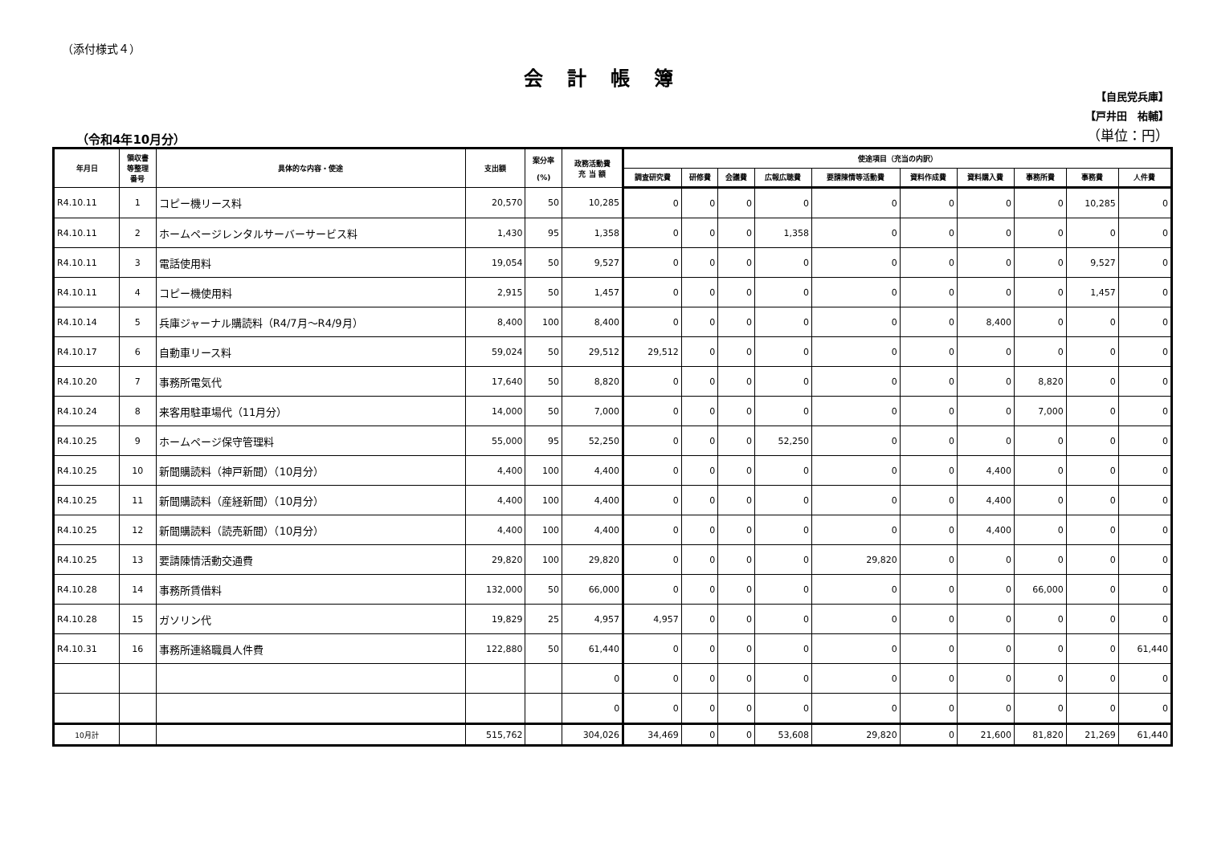（添付様式４）
会計帳簿
（令和4年10月分）
【自民党兵庫】
【戸井田　祐輔】
（単位：円）
| 年月日 | 領収書 等整理 番号 | 具体的な内容・使途 | 支出額 | 案分率 (%) | 政務活動費 充 当 額 | 使途項目（充当の内訳） | | | | | | | | | |
| --- | --- | --- | --- | --- | --- | --- | --- | --- | --- | --- | --- | --- | --- | --- | --- |
| | | | | | | 調査研究費 | 研修費 | 会議費 | 広報広聴費 | 要請陳情等活動費 | 資料作成費 | 資料購入費 | 事務所費 | 事務費 | 人件費 |
| R4.10.11 | 1 | コピー機リース料 | 20,570 | 50 | 10,285 | 0 | 0 | 0 | 0 | 0 | 0 | 0 | 0 | 10,285 | 0 |
| R4.10.11 | 2 | ホームページレンタルサーバーサービス料 | 1,430 | 95 | 1,358 | 0 | 0 | 0 | 1,358 | 0 | 0 | 0 | 0 | 0 | 0 |
| R4.10.11 | 3 | 電話使用料 | 19,054 | 50 | 9,527 | 0 | 0 | 0 | 0 | 0 | 0 | 0 | 0 | 9,527 | 0 |
| R4.10.11 | 4 | コピー機使用料 | 2,915 | 50 | 1,457 | 0 | 0 | 0 | 0 | 0 | 0 | 0 | 0 | 1,457 | 0 |
| R4.10.14 | 5 | 兵庫ジャーナル購読料（R4/7月～R4/9月） | 8,400 | 100 | 8,400 | 0 | 0 | 0 | 0 | 0 | 0 | 8,400 | 0 | 0 | 0 |
| R4.10.17 | 6 | 自動車リース料 | 59,024 | 50 | 29,512 | 29,512 | 0 | 0 | 0 | 0 | 0 | 0 | 0 | 0 | 0 |
| R4.10.20 | 7 | 事務所電気代 | 17,640 | 50 | 8,820 | 0 | 0 | 0 | 0 | 0 | 0 | 0 | 8,820 | 0 | 0 |
| R4.10.24 | 8 | 来客用駐車場代（11月分） | 14,000 | 50 | 7,000 | 0 | 0 | 0 | 0 | 0 | 0 | 0 | 7,000 | 0 | 0 |
| R4.10.25 | 9 | ホームページ保守管理料 | 55,000 | 95 | 52,250 | 0 | 0 | 0 | 52,250 | 0 | 0 | 0 | 0 | 0 | 0 |
| R4.10.25 | 10 | 新聞購読料（神戸新聞）（10月分） | 4,400 | 100 | 4,400 | 0 | 0 | 0 | 0 | 0 | 0 | 4,400 | 0 | 0 | 0 |
| R4.10.25 | 11 | 新聞購読料（産経新聞）（10月分） | 4,400 | 100 | 4,400 | 0 | 0 | 0 | 0 | 0 | 0 | 4,400 | 0 | 0 | 0 |
| R4.10.25 | 12 | 新聞購読料（読売新聞）（10月分） | 4,400 | 100 | 4,400 | 0 | 0 | 0 | 0 | 0 | 0 | 4,400 | 0 | 0 | 0 |
| R4.10.25 | 13 | 要請陳情活動交通費 | 29,820 | 100 | 29,820 | 0 | 0 | 0 | 0 | 29,820 | 0 | 0 | 0 | 0 | 0 |
| R4.10.28 | 14 | 事務所賃借料 | 132,000 | 50 | 66,000 | 0 | 0 | 0 | 0 | 0 | 0 | 0 | 66,000 | 0 | 0 |
| R4.10.28 | 15 | ガソリン代 | 19,829 | 25 | 4,957 | 4,957 | 0 | 0 | 0 | 0 | 0 | 0 | 0 | 0 | 0 |
| R4.10.31 | 16 | 事務所連絡職員人件費 | 122,880 | 50 | 61,440 | 0 | 0 | 0 | 0 | 0 | 0 | 0 | 0 | 0 | 61,440 |
| | | | | | 0 | 0 | 0 | 0 | 0 | 0 | 0 | 0 | 0 | 0 | 0 |
| | | | | | 0 | 0 | 0 | 0 | 0 | 0 | 0 | 0 | 0 | 0 | 0 |
| 10月計 | | | 515,762 | | 304,026 | 34,469 | 0 | 0 | 53,608 | 29,820 | 0 | 21,600 | 81,820 | 21,269 | 61,440 |